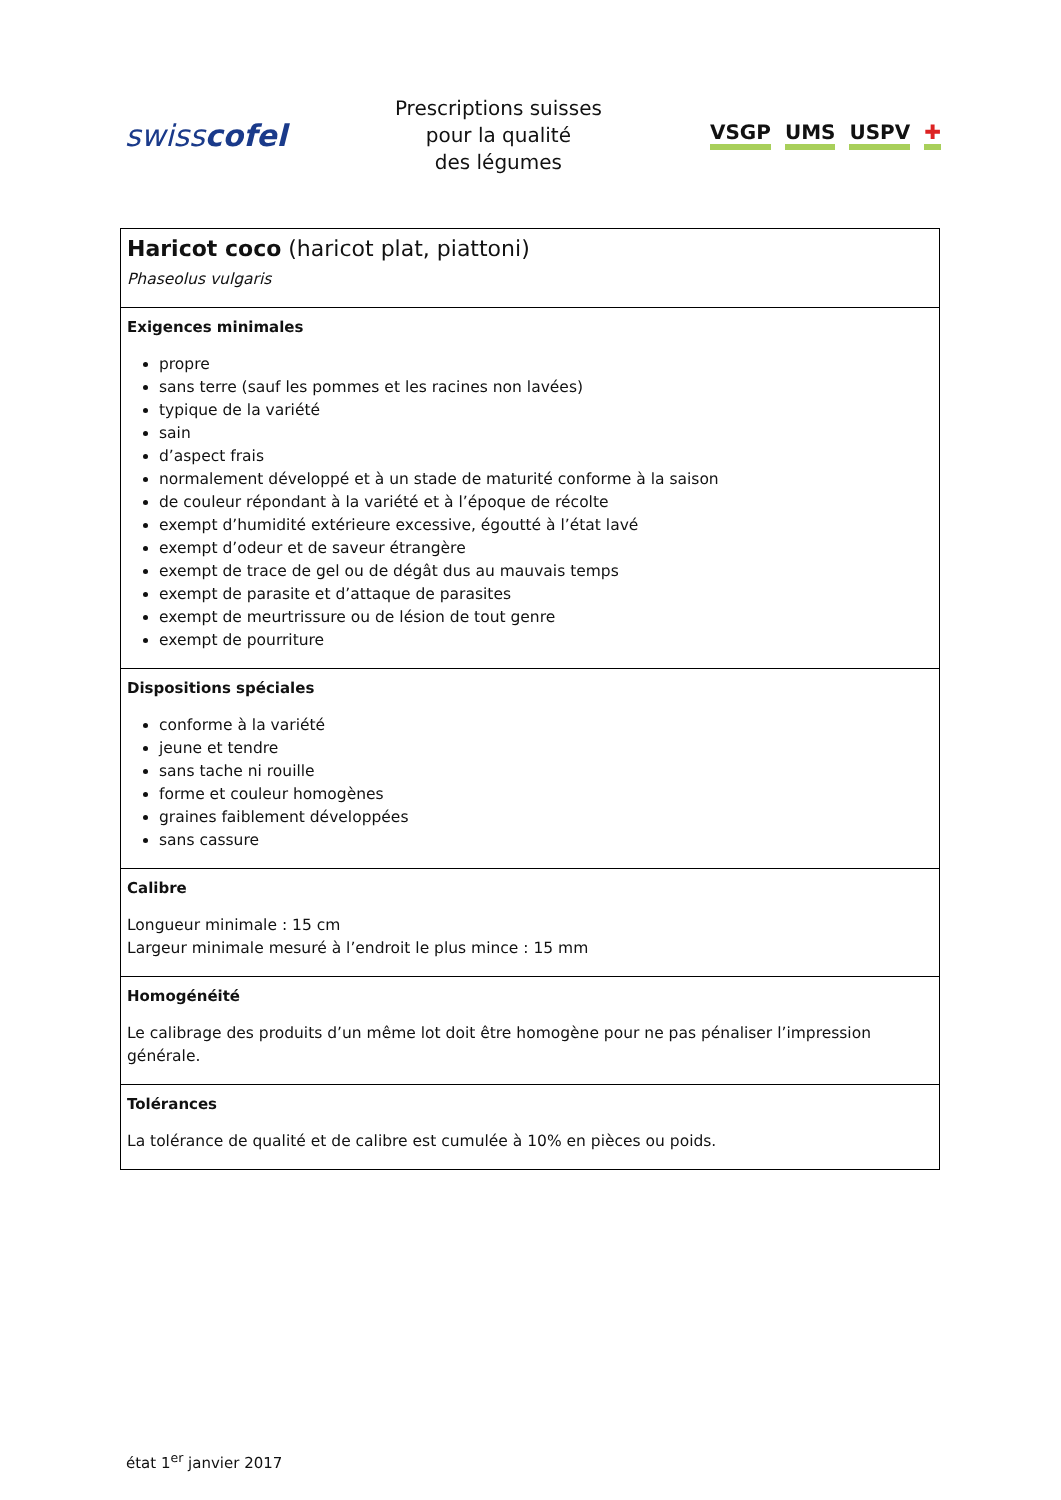swisscofel
Prescriptions suisses
pour la qualité
des légumes
VSGP UMS USPV ✚
| Haricot coco (haricot plat, piattoni) Phaseolus vulgaris |
| Exigences minimales propre sans terre (sauf les pommes et les racines non lavées) typique de la variété sain d’aspect frais normalement développé et à un stade de maturité conforme à la saison de couleur répondant à la variété et à l’époque de récolte exempt d’humidité extérieure excessive, égoutté à l’état lavé exempt d’odeur et de saveur étrangère exempt de trace de gel ou de dégât dus au mauvais temps exempt de parasite et d’attaque de parasites exempt de meurtrissure ou de lésion de tout genre exempt de pourriture |
| Dispositions spéciales conforme à la variété jeune et tendre sans tache ni rouille forme et couleur homogènes graines faiblement développées sans cassure |
| Calibre Longueur minimale : 15 cm Largeur minimale mesuré à l’endroit le plus mince : 15 mm |
| Homogénéité Le calibrage des produits d’un même lot doit être homogène pour ne pas pénaliser l’impression générale. |
| Tolérances La tolérance de qualité et de calibre est cumulée à 10% en pièces ou poids. |
état 1<sup>er</sup> janvier 2017